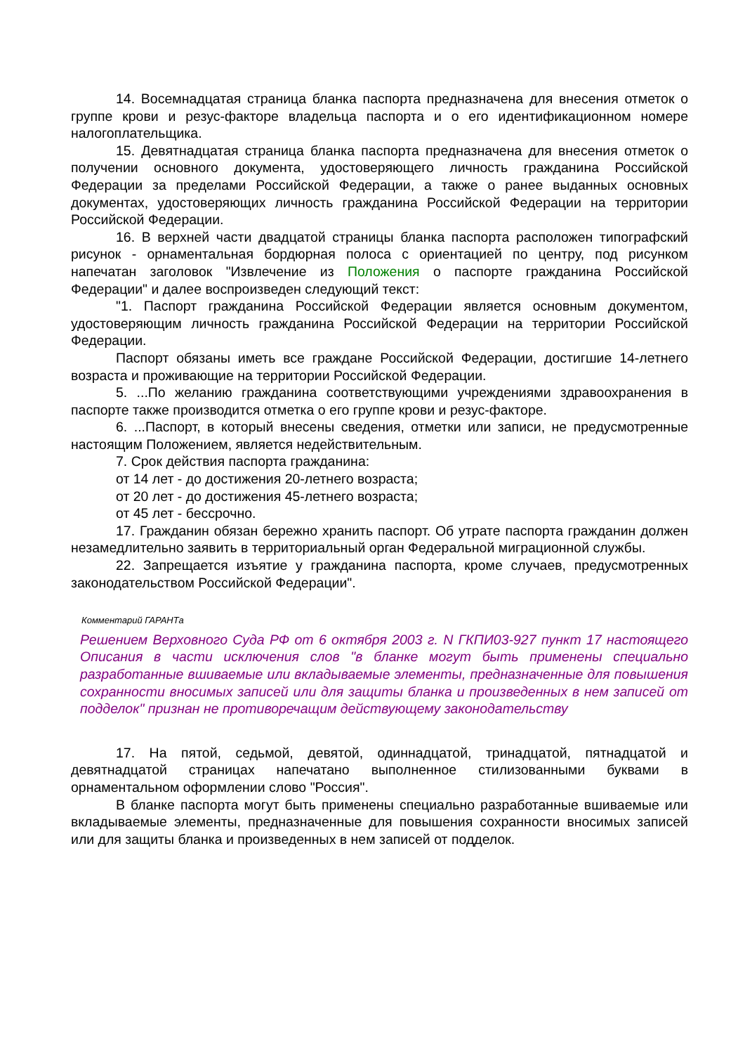14. Восемнадцатая страница бланка паспорта предназначена для внесения отметок о группе крови и резус-факторе владельца паспорта и о его идентификационном номере налогоплательщика.
15. Девятнадцатая страница бланка паспорта предназначена для внесения отметок о получении основного документа, удостоверяющего личность гражданина Российской Федерации за пределами Российской Федерации, а также о ранее выданных основных документах, удостоверяющих личность гражданина Российской Федерации на территории Российской Федерации.
16. В верхней части двадцатой страницы бланка паспорта расположен типографский рисунок - орнаментальная бордюрная полоса с ориентацией по центру, под рисунком напечатан заголовок "Извлечение из Положения о паспорте гражданина Российской Федерации" и далее воспроизведен следующий текст:
"1. Паспорт гражданина Российской Федерации является основным документом, удостоверяющим личность гражданина Российской Федерации на территории Российской Федерации.
Паспорт обязаны иметь все граждане Российской Федерации, достигшие 14-летнего возраста и проживающие на территории Российской Федерации.
5. ...По желанию гражданина соответствующими учреждениями здравоохранения в паспорте также производится отметка о его группе крови и резус-факторе.
6. ...Паспорт, в который внесены сведения, отметки или записи, не предусмотренные настоящим Положением, является недействительным.
7. Срок действия паспорта гражданина:
от 14 лет - до достижения 20-летнего возраста;
от 20 лет - до достижения 45-летнего возраста;
от 45 лет - бессрочно.
17. Гражданин обязан бережно хранить паспорт. Об утрате паспорта гражданин должен незамедлительно заявить в территориальный орган Федеральной миграционной службы.
22. Запрещается изъятие у гражданина паспорта, кроме случаев, предусмотренных законодательством Российской Федерации".
Комментарий ГАРАНТа
Решением Верховного Суда РФ от 6 октября 2003 г. N ГКПИ03-927 пункт 17 настоящего Описания в части исключения слов "в бланке могут быть применены специально разработанные вшиваемые или вкладываемые элементы, предназначенные для повышения сохранности вносимых записей или для защиты бланка и произведенных в нем записей от подделок" признан не противоречащим действующему законодательству
17. На пятой, седьмой, девятой, одиннадцатой, тринадцатой, пятнадцатой и девятнадцатой страницах напечатано выполненное стилизованными буквами в орнаментальном оформлении слово "Россия".
В бланке паспорта могут быть применены специально разработанные вшиваемые или вкладываемые элементы, предназначенные для повышения сохранности вносимых записей или для защиты бланка и произведенных в нем записей от подделок.